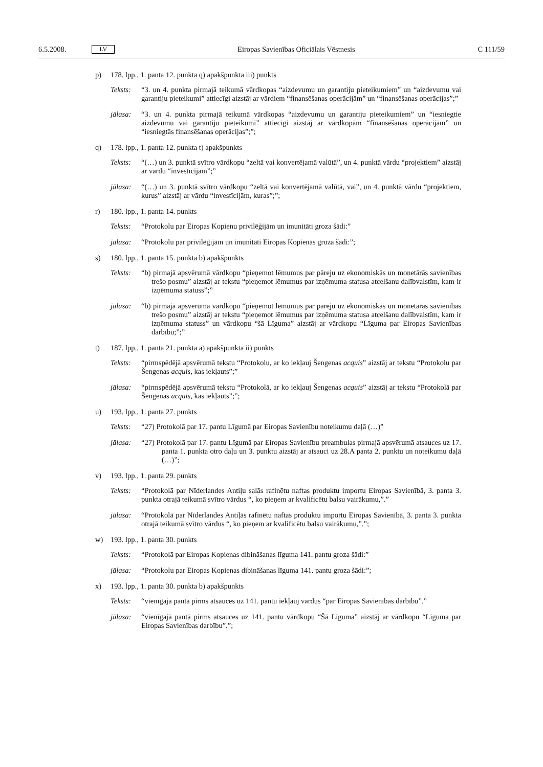6.5.2008. LV Eiropas Savienības Oficiālais Vēstnesis C 111/59
p) 178. lpp., 1. panta 12. punkta q) apakšpunkta iii) punkts
Teksts: “3. un 4. punkta pirmajā teikumā vārdkopas “aizdevumu un garantiju pieteikumiem” un “aizdevumu vai garantiju pieteikumi” attiecīgi aizstāj ar vārdiem “finansēšanas operācijām” un “finansēšanas operācijas”;”
jālasa: “3. un 4. punkta pirmajā teikumā vārdkopas “aizdevumu un garantiju pieteikumiem” un “iesniegtie aizdevumu vai garantiju pieteikumi” attiecīgi aizstāj ar vārdkopām “finansēšanas operācijām” un “iesniegtās finansēšanas operācijas”;”;
q) 178. lpp., 1. panta 12. punkta t) apakšpunkts
Teksts: “(…) un 3. punktā svītro vārdkopu “zeltā vai konvertējamā valūtā”, un 4. punktā vārdu “projektiem” aizstāj ar vārdu “investīcijām”;”
jālasa: “(…) un 3. punktā svītro vārdkopu “zeltā vai konvertējamā valūtā, vai”, un 4. punktā vārdu “projektiem, kurus” aizstāj ar vārdu “investīcijām, kuras”;”;
r) 180. lpp., 1. panta 14. punkts
Teksts: “Protokolu par Eiropas Kopienu privilēģijām un imunitāti groza šādi:”
jālasa: “Protokolu par privilēģijām un imunitāti Eiropas Kopienās groza šādi:”;
s) 180. lpp., 1. panta 15. punkta b) apakšpunkts
Teksts: “b) pirmajā apsvērumā vārdkopu “pieņemot lēmumus par pāreju uz ekonomiskās un monetārās savienības trešo posmu” aizstāj ar tekstu “pieņemot lēmumus par izņēmuma statusa atcelšanu dalībvalstīm, kam ir izņēmuma statuss”;”
jālasa: “b) pirmajā apsvērumā vārdkopu “pieņemot lēmumus par pāreju uz ekonomiskās un monetārās savienības trešo posmu” aizstāj ar tekstu “pieņemot lēmumus par izņēmuma statusa atcelšanu dalībvalstīm, kam ir izņēmuma statuss” un vārdkopu “šā Līguma” aizstāj ar vārdkopu “Līguma par Eiropas Savienības darbību;”;”
t) 187. lpp., 1. panta 21. punkta a) apakšpunkta ii) punkts
Teksts: “pirmspēdējā apsvērumā tekstu “Protokolu, ar ko iekļauj Šengenas acquis” aizstāj ar tekstu “Protokolu par Šengenas acquis, kas iekļauts”;”
jālasa: “pirmspēdējā apsvērumā tekstu “Protokolā, ar ko iekļauj Šengenas acquis” aizstāj ar tekstu “Protokolā par Šengenas acquis, kas iekļauts”;”;
u) 193. lpp., 1. panta 27. punkts
Teksts: “27) Protokolā par 17. pantu Līgumā par Eiropas Savienību noteikumu daļā (…)”
jālasa: “27) Protokolā par 17. pantu Līgumā par Eiropas Savienību preambulas pirmajā apsvērumā atsauces uz 17. panta 1. punkta otro daļu un 3. punktu aizstāj ar atsauci uz 28.A panta 2. punktu un noteikumu daļā (…)”;
v) 193. lpp., 1. panta 29. punkts
Teksts: “Protokolā par Nīderlandes Antiļu salās rafinētu naftas produktu importu Eiropas Savienībā, 3. panta 3. punkta otrajā teikumā svītro vārdus “, ko pieņem ar kvalificētu balsu vairākumu,”.”
jālasa: “Protokolā par Nīderlandes Antiļās rafinētu naftas produktu importu Eiropas Savienībā, 3. panta 3. punkta otrajā teikumā svītro vārdus “, ko pieņem ar kvalificētu balsu vairākumu,”.”;
w) 193. lpp., 1. panta 30. punkts
Teksts: “Protokolā par Eiropas Kopienas dibināšanas līguma 141. pantu groza šādi:”
jālasa: “Protokolu par Eiropas Kopienas dibināšanas līguma 141. pantu groza šādi:”;
x) 193. lpp., 1. panta 30. punkta b) apakšpunkts
Teksts: “vienīgajā pantā pirms atsauces uz 141. pantu iekļauj vārdus “par Eiropas Savienības darbību”.”
jālasa: “vienīgajā pantā pirms atsauces uz 141. pantu vārdkopu “Šā Līguma” aizstāj ar vārdkopu “Līguma par Eiropas Savienības darbību”.”;